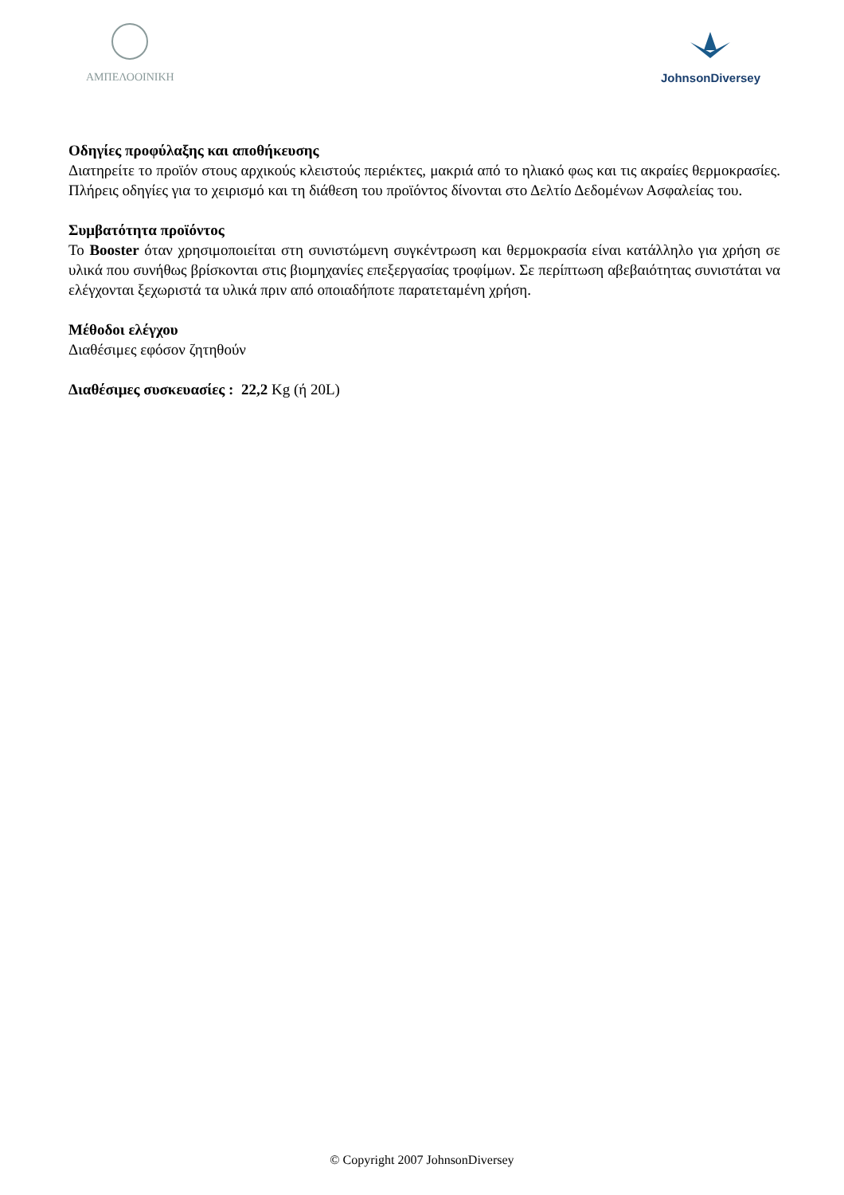ΑΜΠΕΛΟΟΙΝΙΚΗ
JohnsonDiversey
Οδηγίες προφύλαξης και αποθήκευσης
Διατηρείτε το προϊόν στους αρχικούς κλειστούς περιέκτες, μακριά από το ηλιακό φως και τις ακραίες θερμοκρασίες. Πλήρεις οδηγίες για το χειρισμό και τη διάθεση του προϊόντος δίνονται στο Δελτίο Δεδομένων Ασφαλείας του.
Συμβατότητα προϊόντος
Το Booster όταν χρησιμοποιείται στη συνιστώμενη συγκέντρωση και θερμοκρασία είναι κατάλληλο για χρήση σε υλικά που συνήθως βρίσκονται στις βιομηχανίες επεξεργασίας τροφίμων. Σε περίπτωση αβεβαιότητας συνιστάται να ελέγχονται ξεχωριστά τα υλικά πριν από οποιαδήποτε παρατεταμένη χρήση.
Μέθοδοι ελέγχου
Διαθέσιμες εφόσον ζητηθούν
Διαθέσιμες συσκευασίες : 22,2 Kg (ή 20L)
© Copyright 2007 JohnsonDiversey